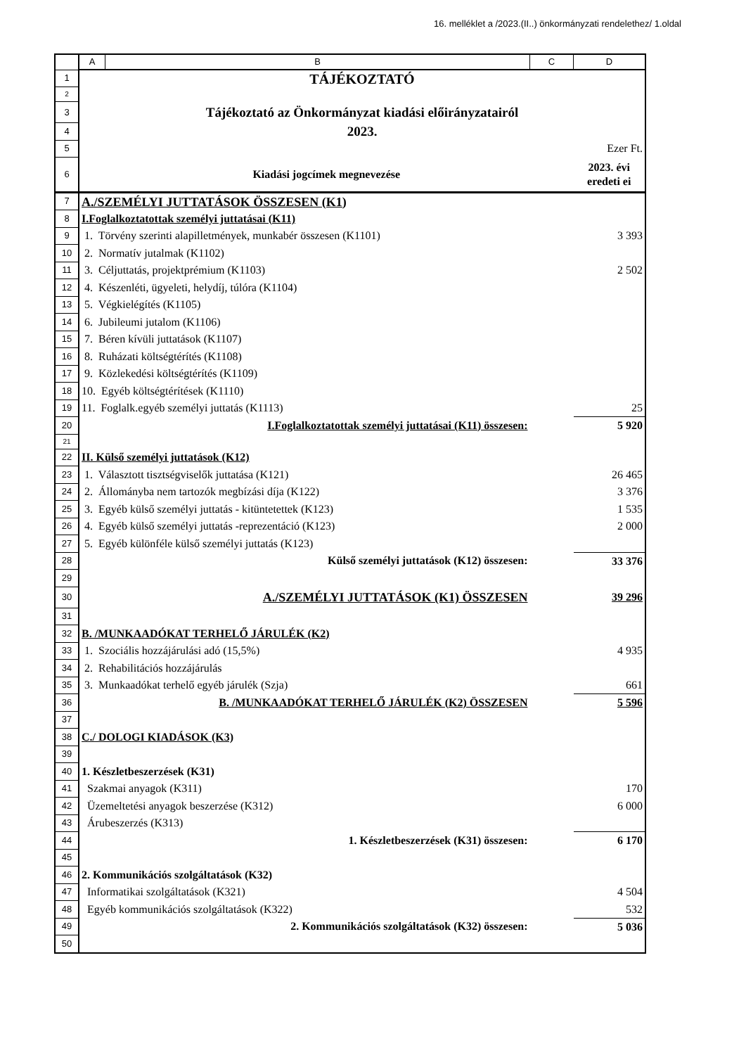16. melléklet a /2023.(II..) önkormányzati rendelethez/ 1.oldal
| | A | B | C | D |
| --- | --- | --- | --- | --- |
| 1 | TÁJÉKOZTATÓ | | | |
| 2 | | | | |
| 3 | Tájékoztató az Önkormányzat kiadási előirányzatairól | | | |
| 4 | 2023. | | | |
| 5 | Ezer Ft. | | | |
| 6 | Kiadási jogcímek megnevezése | | | 2023. évi eredeti ei |
| 7 | A./SZEMÉLYI JUTTATÁSOK ÖSSZESEN (K1) | | | |
| 8 | I.Foglalkoztatottak személyi juttatásai (K11) | | | |
| 9 | 1. Törvény szerinti alapilletmények, munkabér összesen (K1101) | | | 3 393 |
| 10 | 2. Normatív jutalmak (K1102) | | | |
| 11 | 3. Céljuttatás, projektprémium (K1103) | | | 2 502 |
| 12 | 4. Készenléti, ügyeleti, helydíj, túlóra (K1104) | | | |
| 13 | 5. Végkielégítés (K1105) | | | |
| 14 | 6. Jubileumi jutalom (K1106) | | | |
| 15 | 7. Béren kívüli juttatások (K1107) | | | |
| 16 | 8. Ruházati költségtérítés (K1108) | | | |
| 17 | 9. Közlekedési költségtérítés (K1109) | | | |
| 18 | 10. Egyéb költségtérítések (K1110) | | | |
| 19 | 11. Foglalk.egyéb személyi juttatás (K1113) | | | 25 |
| 20 | I.Foglalkoztatottak személyi juttatásai (K11) összesen: | | | 5 920 |
| 21 | | | | |
| 22 | II. Külső személyi juttatások (K12) | | | |
| 23 | 1. Választott tisztségviselők juttatása (K121) | | | 26 465 |
| 24 | 2. Állományba nem tartozók megbízási díja (K122) | | | 3 376 |
| 25 | 3. Egyéb külső személyi juttatás - kitüntetettek (K123) | | | 1 535 |
| 26 | 4. Egyéb külső személyi juttatás -reprezentáció (K123) | | | 2 000 |
| 27 | 5. Egyéb különféle külső személyi juttatás (K123) | | | |
| 28 | Külső személyi juttatások (K12) összesen: | | | 33 376 |
| 29 | | | | |
| 30 | A./SZEMÉLYI JUTTATÁSOK (K1) ÖSSZESEN | | | 39 296 |
| 31 | | | | |
| 32 | B. /MUNKAADÓKAT TERHELŐ JÁRULÉK (K2) | | | |
| 33 | 1. Szociális hozzájárulási adó (15,5%) | | | 4 935 |
| 34 | 2. Rehabilitációs hozzájárulás | | | |
| 35 | 3. Munkaadókat terhelő egyéb járulék (Szja) | | | 661 |
| 36 | B. /MUNKAADÓKAT TERHELŐ JÁRULÉK (K2) ÖSSZESEN | | | 5 596 |
| 37 | | | | |
| 38 | C./ DOLOGI KIADÁSOK (K3) | | | |
| 39 | | | | |
| 40 | 1. Készletbeszerzések (K31) | | | |
| 41 | Szakmai anyagok (K311) | | | 170 |
| 42 | Üzemeltetési anyagok beszerzése (K312) | | | 6 000 |
| 43 | Árubeszerzés (K313) | | | |
| 44 | 1. Készletbeszerzések (K31) összesen: | | | 6 170 |
| 45 | | | | |
| 46 | 2. Kommunikációs szolgáltatások (K32) | | | |
| 47 | Informatikai szolgáltatások (K321) | | | 4 504 |
| 48 | Egyéb kommunikációs szolgáltatások (K322) | | | 532 |
| 49 | 2. Kommunikációs szolgáltatások (K32) összesen: | | | 5 036 |
| 50 | | | | |